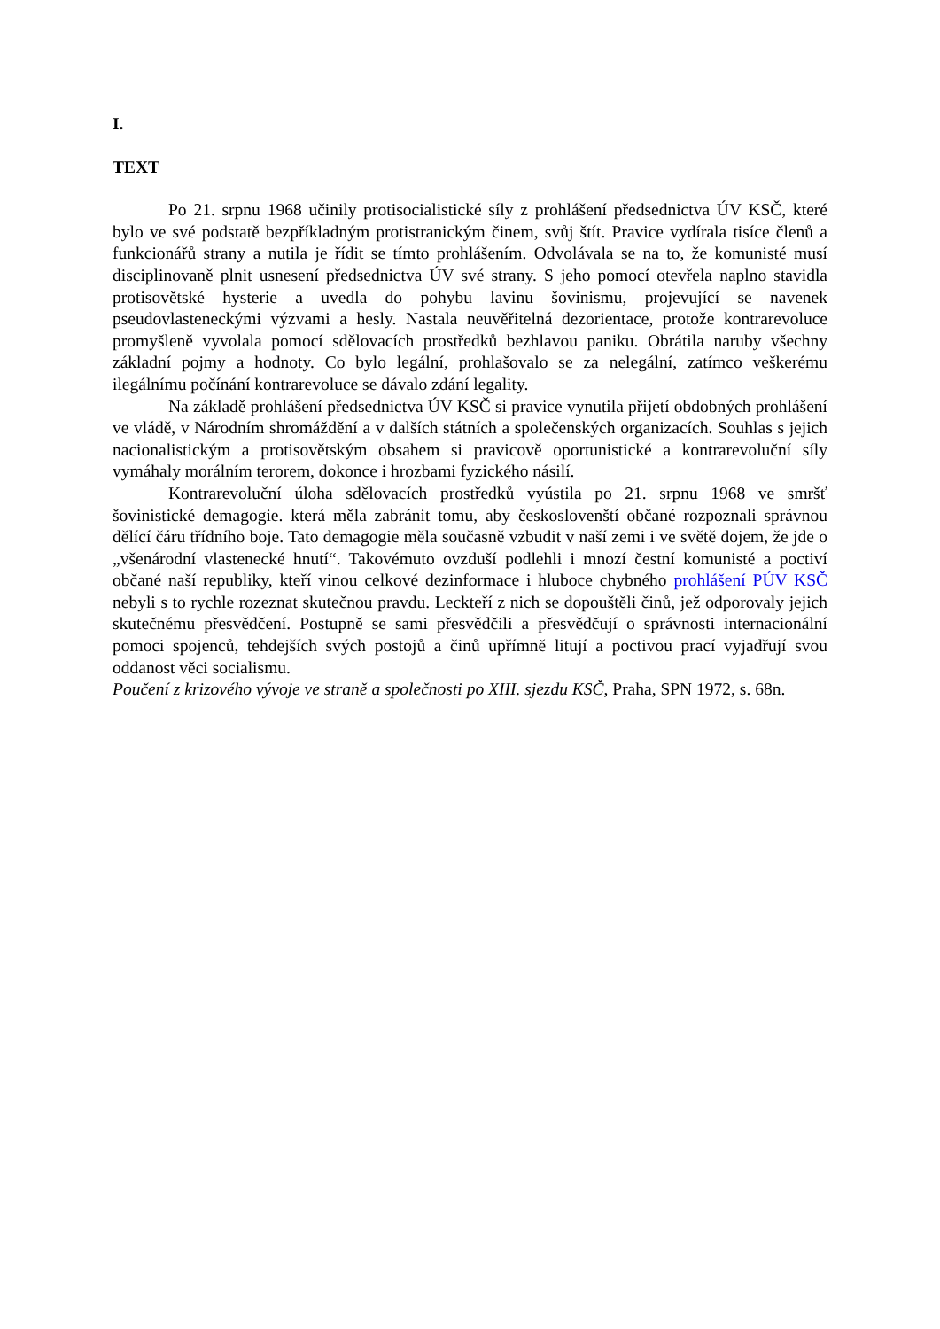I.
TEXT
Po 21. srpnu 1968 učinily protisocialistické síly z prohlášení předsednictva ÚV KSČ, které bylo ve své podstatě bezpříkladným protistranickým činem, svůj štít. Pravice vydírala tisíce členů a funkcionářů strany a nutila je řídit se tímto prohlášením. Odvolávala se na to, že komunisté musí disciplinovaně plnit usnesení předsednictva ÚV své strany. S jeho pomocí otevřela naplno stavidla protisovětské hysterie a uvedla do pohybu lavinu šovinismu, projevující se navenek pseudovlasteneckými výzvami a hesly. Nastala neuvěřitelná dezorientace, protože kontrarevoluce promyšleně vyvolala pomocí sdělovacích prostředků bezhlavou paniku. Obrátila naruby všechny základní pojmy a hodnoty. Co bylo legální, prohlašovalo se za nelegální, zatímco veškerému ilegálnímu počínání kontrarevoluce se dávalo zdání legality.
Na základě prohlášení předsednictva ÚV KSČ si pravice vynutila přijetí obdobných prohlášení ve vládě, v Národním shromáždění a v dalších státních a společenských organizacích. Souhlas s jejich nacionalistickým a protisovětským obsahem si pravicově oportunistické a kontrarevoluční síly vymáhaly morálním terorem, dokonce i hrozbami fyzického násilí.
Kontrarevoluční úloha sdělovacích prostředků vyústila po 21. srpnu 1968 ve smršť šovinistické demagogie. která měla zabránit tomu, aby českoslovenští občané rozpoznali správnou dělící čáru třídního boje. Tato demagogie měla současně vzbudit v naší zemi i ve světě dojem, že jde o „všenárodní vlastenecké hnutí“. Takovémuto ovzduší podlehli i mnozí čestní komunisté a poctiví občané naší republiky, kteří vinou celkové dezinformace i hluboce chybného prohlášení PÚV KSČ nebyli s to rychle rozeznat skutečnou pravdu. Leckteří z nich se dopouštěli činů, jež odporovaly jejich skutečnému přesvědčení. Postupně se sami přesvědčili a přesvědčují o správnosti internacionální pomoci spojenců, tehdejších svých postojů a činů upřímně litují a poctivou prací vyjadřují svou oddanost věci socialismu.
Poučení z krizového vývoje ve straně a společnosti po XIII. sjezdu KSČ, Praha, SPN 1972, s. 68n.